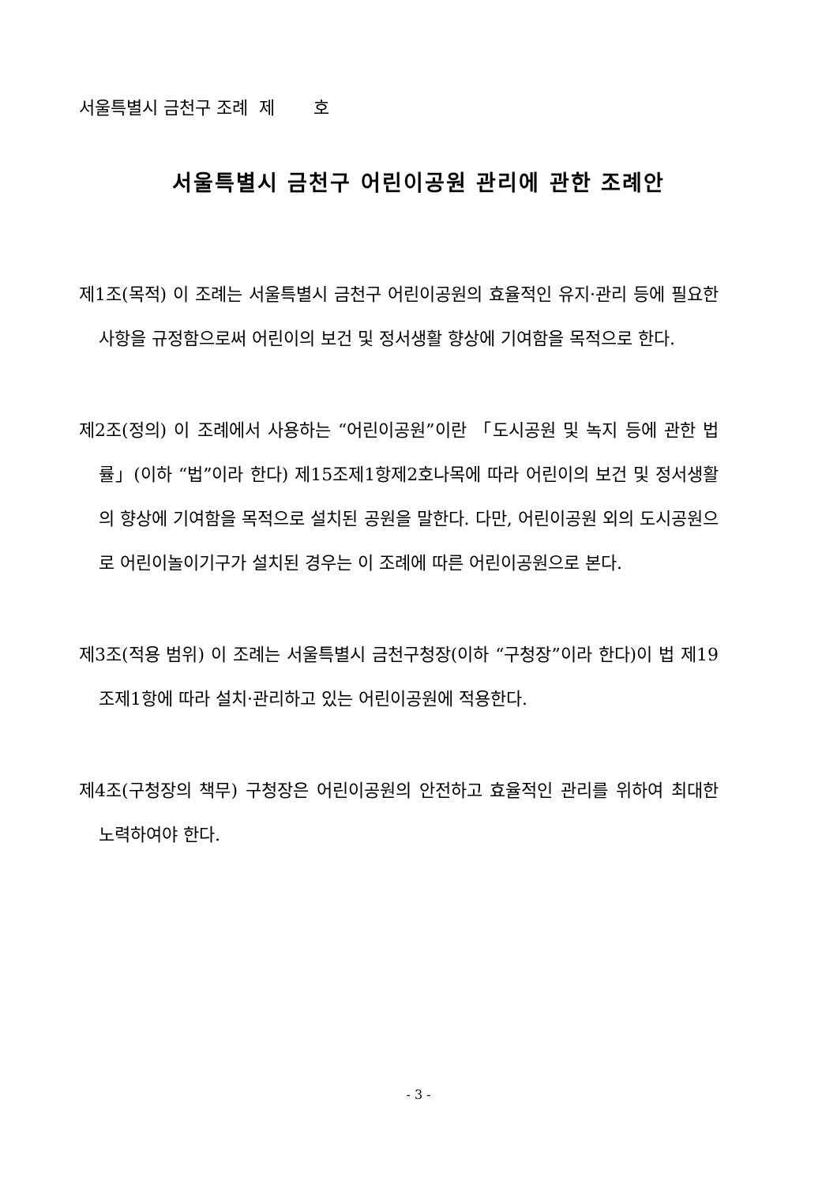서울특별시 금천구 조례 제 호
서울특별시 금천구 어린이공원 관리에 관한 조례안
제1조(목적) 이 조례는 서울특별시 금천구 어린이공원의 효율적인 유지·관리 등에 필요한 사항을 규정함으로써 어린이의 보건 및 정서생활 향상에 기여함을 목적으로 한다.
제2조(정의) 이 조례에서 사용하는 “어린이공원”이란 「도시공원 및 녹지 등에 관한 법률」(이하 “법”이라 한다) 제15조제1항제2호나목에 따라 어린이의 보건 및 정서생활의 향상에 기여함을 목적으로 설치된 공원을 말한다. 다만, 어린이공원 외의 도시공원으로 어린이놀이기구가 설치된 경우는 이 조례에 따른 어린이공원으로 본다.
제3조(적용 범위) 이 조례는 서울특별시 금천구청장(이하 “구청장”이라 한다)이 법 제19조제1항에 따라 설치·관리하고 있는 어린이공원에 적용한다.
제4조(구청장의 책무) 구청장은 어린이공원의 안전하고 효율적인 관리를 위하여 최대한 노력하여야 한다.
- 3 -